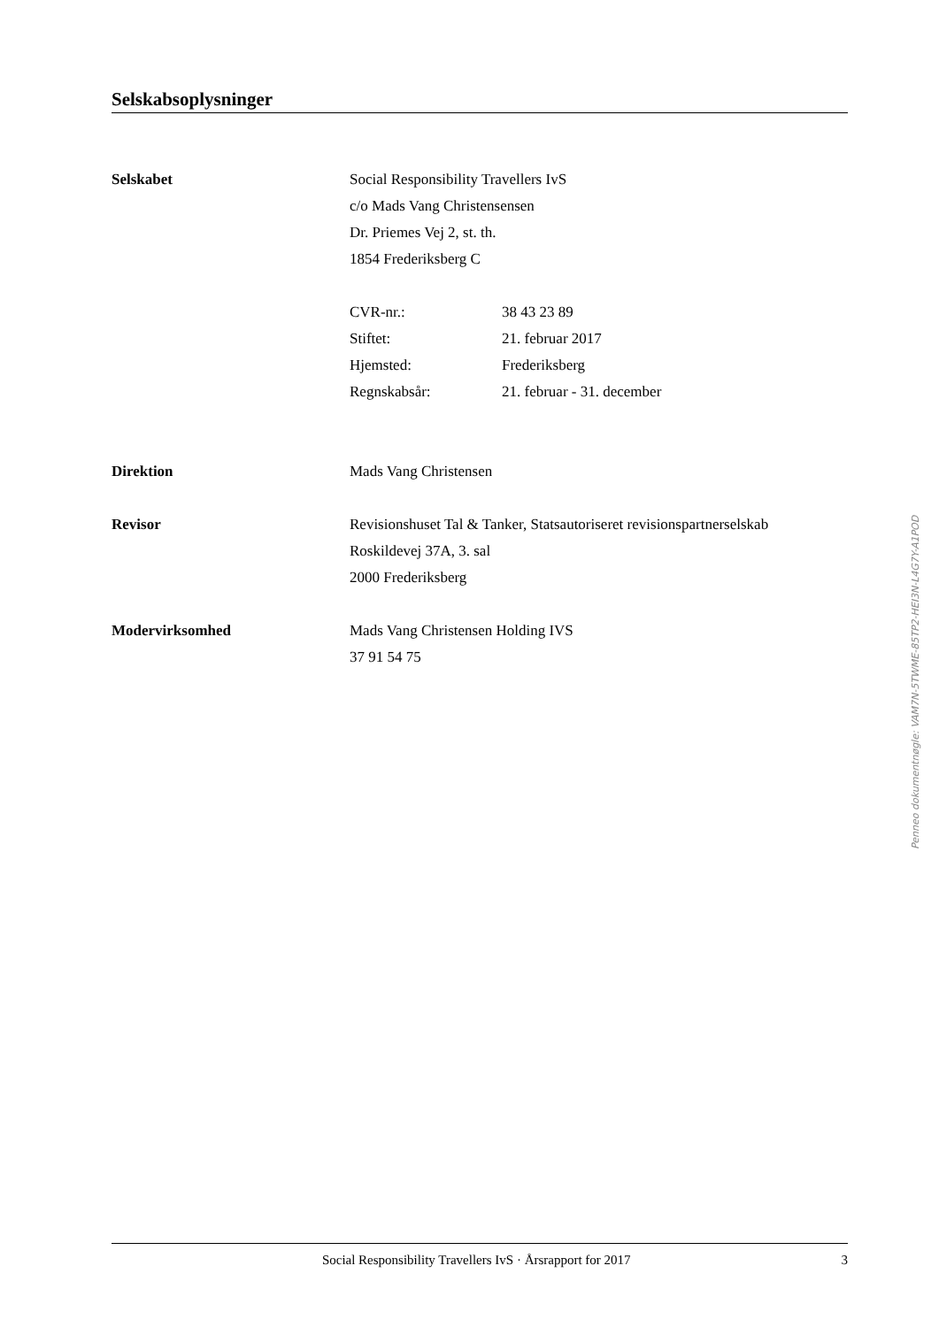Selskabsoplysninger
Selskabet Social Responsibility Travellers IvS
c/o Mads Vang Christensensen
Dr. Priemes Vej 2, st. th.
1854 Frederiksberg C
CVR-nr.: 38 43 23 89
Stiftet: 21. februar 2017
Hjemsted: Frederiksberg
Regnskabsår: 21. februar - 31. december
Direktion Mads Vang Christensen
Revisor Revisionshuset Tal & Tanker, Statsautoriseret revisionspartnerselskab
Roskildevej 37A, 3. sal
2000 Frederiksberg
Modervirksomhed Mads Vang Christensen Holding IVS
37 91 54 75
Penneo dokumentnøgle: VAM7N-5TWME-85TP2-HEI3N-L4G7Y-A1POD
Social Responsibility Travellers IvS · Årsrapport for 2017
3